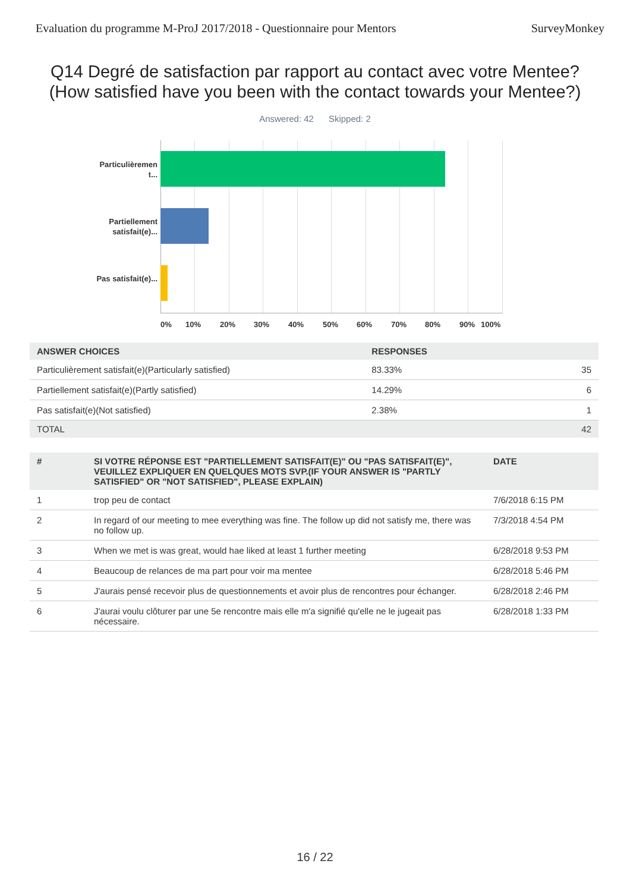Evaluation du programme M-ProJ 2017/2018 - Questionnaire pour Mentors SurveyMonkey
Q14 Degré de satisfaction par rapport au contact avec votre Mentee?
(How satisfied have you been with the contact towards your Mentee?)
Answered: 42 Skipped: 2
Particulièremen t...
Partiellement satisfait(e)...
Pas satisfait(e)...
0% 10% 20% 30% 40% 50% 60% 70% 80% 90% 100%
| ANSWER CHOICES | RESPONSES | |
| --- | --- | --- |
| Particulièrement satisfait(e)(Particularly satisfied) | 83.33% | 35 |
| Partiellement satisfait(e)(Partly satisfied) | 14.29% | 6 |
| Pas satisfait(e)(Not satisfied) | 2.38% | 1 |
| TOTAL | | 42 |
| # | SI VOTRE RÉPONSE EST "PARTIELLEMENT SATISFAIT(E)" OU "PAS SATISFAIT(E)", VEUILLEZ EXPLIQUER EN QUELQUES MOTS SVP.(IF YOUR ANSWER IS "PARTLY SATISFIED" OR "NOT SATISFIED", PLEASE EXPLAIN) | DATE |
| --- | --- | --- |
| 1 | trop peu de contact | 7/6/2018 6:15 PM |
| 2 | In regard of our meeting to mee everything was fine. The follow up did not satisfy me, there was no follow up. | 7/3/2018 4:54 PM |
| 3 | When we met is was great, would hae liked at least 1 further meeting | 6/28/2018 9:53 PM |
| 4 | Beaucoup de relances de ma part pour voir ma mentee | 6/28/2018 5:46 PM |
| 5 | J'aurais pensé recevoir plus de questionnements et avoir plus de rencontres pour échanger. | 6/28/2018 2:46 PM |
| 6 | J'aurai voulu clôturer par une 5e rencontre mais elle m'a signifié qu'elle ne le jugeait pas nécessaire. | 6/28/2018 1:33 PM |
16 / 22